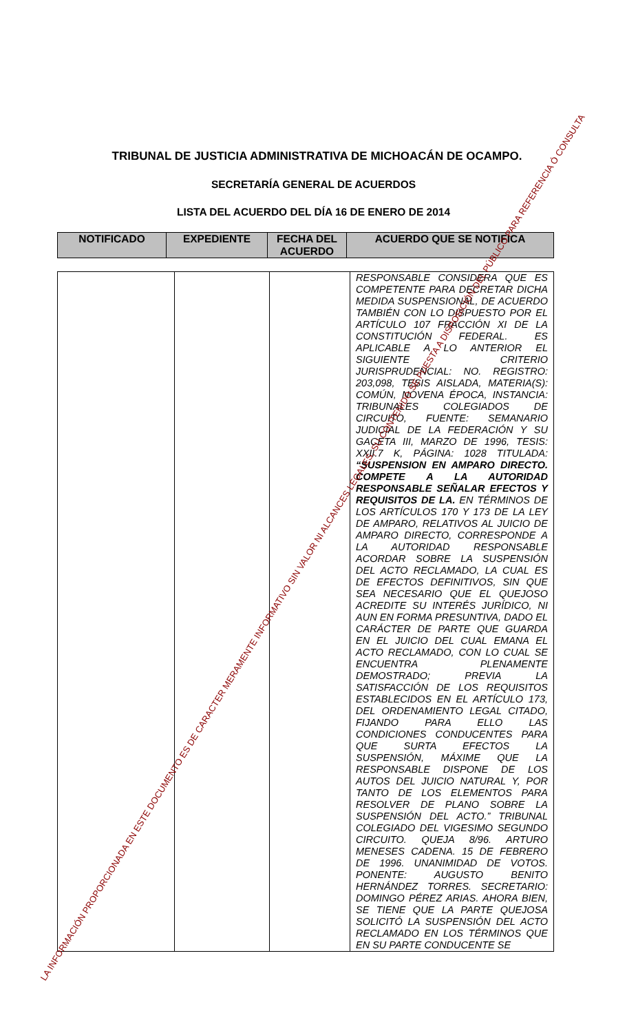TRIBUNAL DE JUSTICIA ADMINISTRATIVA DE MICHOACÁN DE OCAMPO.
SECRETARÍA GENERAL DE ACUERDOS
LISTA DEL ACUERDO DEL DÍA 16 DE ENERO DE 2014
| NOTIFICADO | EXPEDIENTE | FECHA DEL ACUERDO | ACUERDO QUE SE NOTIFICA |
| --- | --- | --- | --- |
| | | | RESPONSABLE CONSIDERA QUE ES COMPETENTE PARA DECRETAR DICHA MEDIDA SUSPENSIONAL, DE ACUERDO TAMBIÉN CON LO DISPUESTO POR EL ARTÍCULO 107 FRACCIÓN XI DE LA CONSTITUCIÓN FEDERAL. ES APLICABLE A LO ANTERIOR EL SIGUIENTE CRITERIO JURISPRUDENCIAL: NO. REGISTRO: 203,098, TESIS AISLADA, MATERIA(S): COMÚN, NOVENA ÉPOCA, INSTANCIA: TRIBUNALES COLEGIADOS DE CIRCUITO, FUENTE: SEMANARIO JUDICIAL DE LA FEDERACIÓN Y SU GACETA III, MARZO DE 1996, TESIS: XXII.7 K, PÁGINA: 1028 TITULADA: “SUSPENSION EN AMPARO DIRECTO. COMPETE A LA AUTORIDAD RESPONSABLE SEÑALAR EFECTOS Y REQUISITOS DE LA. EN TÉRMINOS DE LOS ARTÍCULOS 170 Y 173 DE LA LEY DE AMPARO, RELATIVOS AL JUICIO DE AMPARO DIRECTO, CORRESPONDE A LA AUTORIDAD RESPONSABLE ACORDAR SOBRE LA SUSPENSIÓN DEL ACTO RECLAMADO, LA CUAL ES DE EFECTOS DEFINITIVOS, SIN QUE SEA NECESARIO QUE EL QUEJOSO ACREDITE SU INTERÉS JURÍDICO, NI AUN EN FORMA PRESUNTIVA, DADO EL CARÁCTER DE PARTE QUE GUARDA EN EL JUICIO DEL CUAL EMANA EL ACTO RECLAMADO, CON LO CUAL SE ENCUENTRA PLENAMENTE DEMOSTRADO; PREVIA LA SATISFACCIÓN DE LOS REQUISITOS ESTABLECIDOS EN EL ARTÍCULO 173, DEL ORDENAMIENTO LEGAL CITADO, FIJANDO PARA ELLO LAS CONDICIONES CONDUCENTES PARA QUE SURTA EFECTOS LA SUSPENSIÓN, MÁXIME QUE LA RESPONSABLE DISPONE DE LOS AUTOS DEL JUICIO NATURAL Y, POR TANTO DE LOS ELEMENTOS PARA RESOLVER DE PLANO SOBRE LA SUSPENSIÓN DEL ACTO.” TRIBUNAL COLEGIADO DEL VIGESIMO SEGUNDO CIRCUITO. QUEJA 8/96. ARTURO MENESES CADENA. 15 DE FEBRERO DE 1996. UNANIMIDAD DE VOTOS. PONENTE: AUGUSTO BENITO HERNÁNDEZ TORRES. SECRETARIO: DOMINGO PÉREZ ARIAS. AHORA BIEN, SE TIENE QUE LA PARTE QUEJOSA SOLICITÓ LA SUSPENSIÓN DEL ACTO RECLAMADO EN LOS TÉRMINOS QUE EN SU PARTE CONDUCENTE SE |
LA INFORMACIÓN PROPORCIONADA EN ESTE DOCUMENTO ES DE CARACTER MERAMENTE INFORMATIVO SIN VALOR NI ALCANCES LEGALES, SU CONTENIDO SE PUESTA A DISPOSICIÓN DEL PÚBLICO PARA REFERENCIA Ó CONSULTA